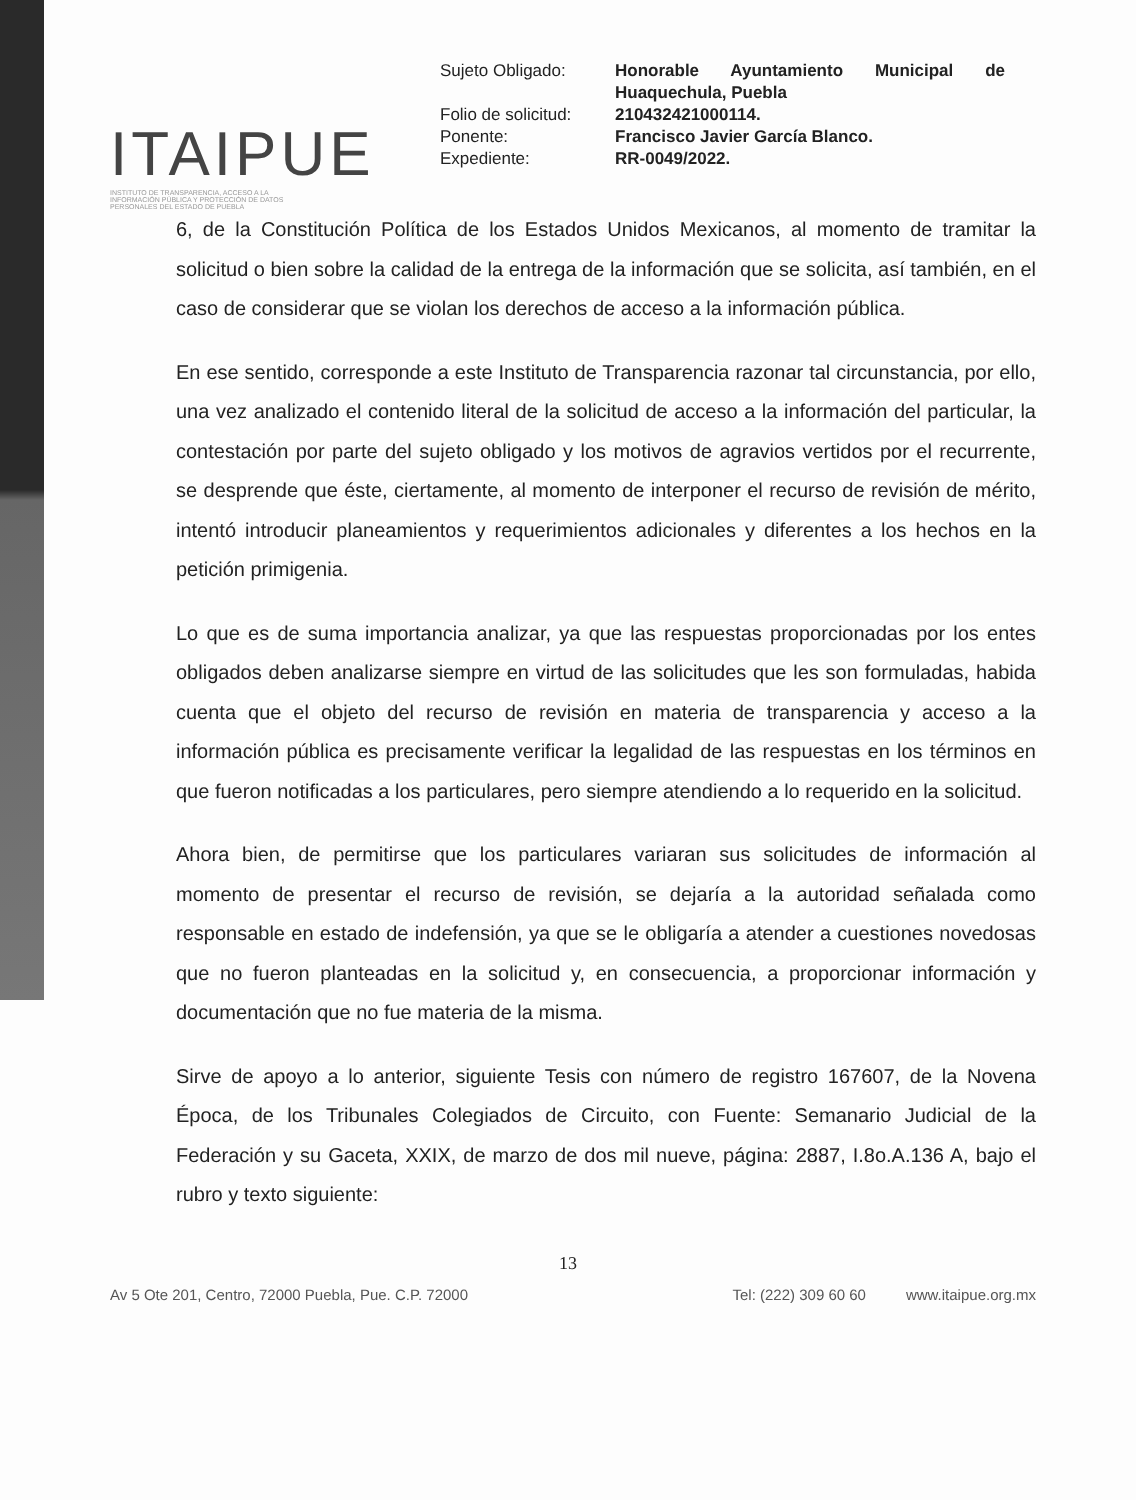ITAIPUE
INSTITUTO DE TRANSPARENCIA, ACCESO A LA INFORMACIÓN PÚBLICA Y PROTECCIÓN DE DATOS PERSONALES DEL ESTADO DE PUEBLA
| Sujeto Obligado: | Honorable Ayuntamiento Municipal de Huaquechula, Puebla |
| Folio de solicitud: | 210432421000114. |
| Ponente: | Francisco Javier García Blanco. |
| Expediente: | RR-0049/2022. |
6, de la Constitución Política de los Estados Unidos Mexicanos, al momento de tramitar la solicitud o bien sobre la calidad de la entrega de la información que se solicita, así también, en el caso de considerar que se violan los derechos de acceso a la información pública.
En ese sentido, corresponde a este Instituto de Transparencia razonar tal circunstancia, por ello, una vez analizado el contenido literal de la solicitud de acceso a la información del particular, la contestación por parte del sujeto obligado y los motivos de agravios vertidos por el recurrente, se desprende que éste, ciertamente, al momento de interponer el recurso de revisión de mérito, intentó introducir planeamientos y requerimientos adicionales y diferentes a los hechos en la petición primigenia.
Lo que es de suma importancia analizar, ya que las respuestas proporcionadas por los entes obligados deben analizarse siempre en virtud de las solicitudes que les son formuladas, habida cuenta que el objeto del recurso de revisión en materia de transparencia y acceso a la información pública es precisamente verificar la legalidad de las respuestas en los términos en que fueron notificadas a los particulares, pero siempre atendiendo a lo requerido en la solicitud.
Ahora bien, de permitirse que los particulares variaran sus solicitudes de información al momento de presentar el recurso de revisión, se dejaría a la autoridad señalada como responsable en estado de indefensión, ya que se le obligaría a atender a cuestiones novedosas que no fueron planteadas en la solicitud y, en consecuencia, a proporcionar información y documentación que no fue materia de la misma.
Sirve de apoyo a lo anterior, siguiente Tesis con número de registro 167607, de la Novena Época, de los Tribunales Colegiados de Circuito, con Fuente: Semanario Judicial de la Federación y su Gaceta, XXIX, de marzo de dos mil nueve, página: 2887, I.8o.A.136 A, bajo el rubro y texto siguiente:
13
Av 5 Ote 201, Centro, 72000 Puebla, Pue. C.P. 72000 Tel: (222) 309 60 60 www.itaipue.org.mx